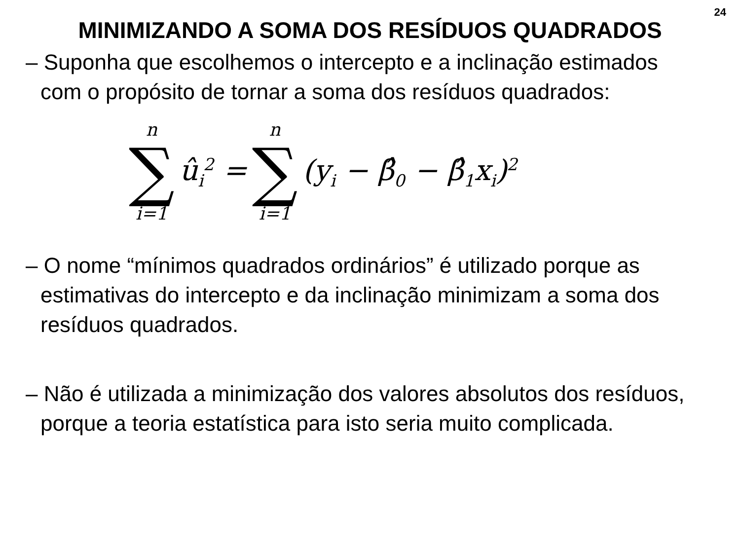24
MINIMIZANDO A SOMA DOS RESÍDUOS QUADRADOS
– Suponha que escolhemos o intercepto e a inclinação estimados com o propósito de tornar a soma dos resíduos quadrados:
n ∑ i=1 û<sub>i</sub><sup>2</sup> = n ∑ i=1 (y<sub>i</sub> − β̂<sub>0</sub> − β̂<sub>1</sub>x<sub>i</sub>)<sup>2</sup>
– O nome “mínimos quadrados ordinários” é utilizado porque as estimativas do intercepto e da inclinação minimizam a soma dos resíduos quadrados.
– Não é utilizada a minimização dos valores absolutos dos resíduos, porque a teoria estatística para isto seria muito complicada.